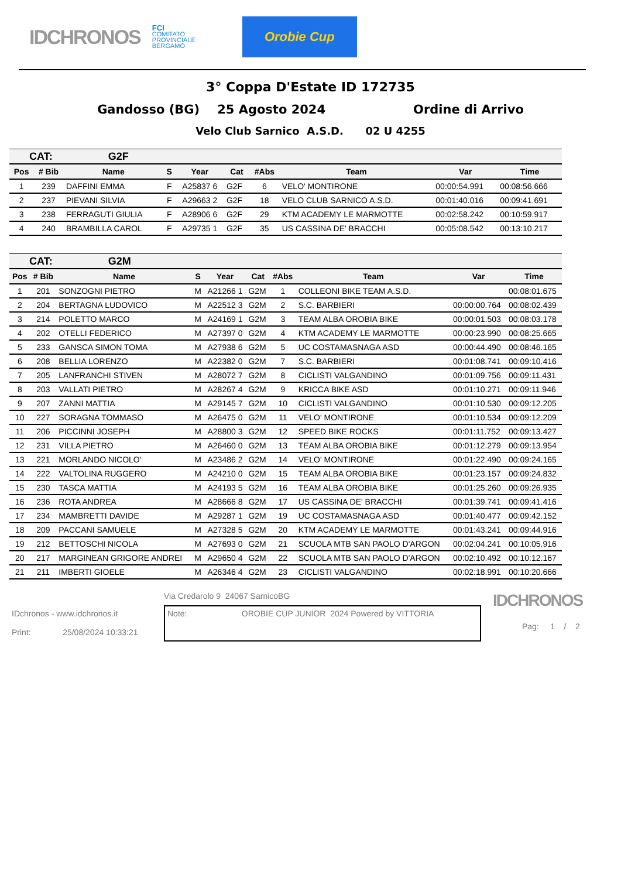IDCHRONOS
FCI
COMITATO
PROVINCIALE
BERGAMO
Orobie Cup
3° Coppa D'Estate ID 172735
Gandosso (BG) 25 Agosto 2024 Ordine di Arrivo
Velo Club Sarnico A.S.D. 02 U 4255
| CAT: G2F | | | | | | | | | |
| Pos | # Bib | Name | S | Year | Cat | #Abs | Team | Var | Time |
| 1 | 239 | DAFFINI EMMA | F | A25837 6 | G2F | 6 | VELO' MONTIRONE | 00:00:54.991 | 00:08:56.666 |
| 2 | 237 | PIEVANI SILVIA | F | A29663 2 | G2F | 18 | VELO CLUB SARNICO A.S.D. | 00:01:40.016 | 00:09:41.691 |
| 3 | 238 | FERRAGUTI GIULIA | F | A28906 6 | G2F | 29 | KTM ACADEMY LE MARMOTTE | 00:02:58.242 | 00:10:59.917 |
| 4 | 240 | BRAMBILLA CAROL | F | A29735 1 | G2F | 35 | US CASSINA DE' BRACCHI | 00:05:08.542 | 00:13:10.217 |
| CAT: G2M | | | | | | | | | |
| Pos | # Bib | Name | S | Year | Cat | #Abs | Team | Var | Time |
| 1 | 201 | SONZOGNI PIETRO | M | A21266 1 | G2M | 1 | COLLEONI BIKE TEAM A.S.D. | | 00:08:01.675 |
| 2 | 204 | BERTAGNA LUDOVICO | M | A22512 3 | G2M | 2 | S.C. BARBIERI | 00:00:00.764 | 00:08:02.439 |
| 3 | 214 | POLETTO MARCO | M | A24169 1 | G2M | 3 | TEAM ALBA OROBIA BIKE | 00:00:01.503 | 00:08:03.178 |
| 4 | 202 | OTELLI FEDERICO | M | A27397 0 | G2M | 4 | KTM ACADEMY LE MARMOTTE | 00:00:23.990 | 00:08:25.665 |
| 5 | 233 | GANSCA SIMON TOMA | M | A27938 6 | G2M | 5 | UC COSTAMASNAGA ASD | 00:00:44.490 | 00:08:46.165 |
| 6 | 208 | BELLIA LORENZO | M | A22382 0 | G2M | 7 | S.C. BARBIERI | 00:01:08.741 | 00:09:10.416 |
| 7 | 205 | LANFRANCHI STIVEN | M | A28072 7 | G2M | 8 | CICLISTI VALGANDINO | 00:01:09.756 | 00:09:11.431 |
| 8 | 203 | VALLATI PIETRO | M | A28267 4 | G2M | 9 | KRICCA BIKE ASD | 00:01:10.271 | 00:09:11.946 |
| 9 | 207 | ZANNI MATTIA | M | A29145 7 | G2M | 10 | CICLISTI VALGANDINO | 00:01:10.530 | 00:09:12.205 |
| 10 | 227 | SORAGNA TOMMASO | M | A26475 0 | G2M | 11 | VELO' MONTIRONE | 00:01:10.534 | 00:09:12.209 |
| 11 | 206 | PICCINNI JOSEPH | M | A28800 3 | G2M | 12 | SPEED BIKE ROCKS | 00:01:11.752 | 00:09:13.427 |
| 12 | 231 | VILLA PIETRO | M | A26460 0 | G2M | 13 | TEAM ALBA OROBIA BIKE | 00:01:12.279 | 00:09:13.954 |
| 13 | 221 | MORLANDO NICOLO' | M | A23486 2 | G2M | 14 | VELO' MONTIRONE | 00:01:22.490 | 00:09:24.165 |
| 14 | 222 | VALTOLINA RUGGERO | M | A24210 0 | G2M | 15 | TEAM ALBA OROBIA BIKE | 00:01:23.157 | 00:09:24.832 |
| 15 | 230 | TASCA MATTIA | M | A24193 5 | G2M | 16 | TEAM ALBA OROBIA BIKE | 00:01:25.260 | 00:09:26.935 |
| 16 | 236 | ROTA ANDREA | M | A28666 8 | G2M | 17 | US CASSINA DE' BRACCHI | 00:01:39.741 | 00:09:41.416 |
| 17 | 234 | MAMBRETTI DAVIDE | M | A29287 1 | G2M | 19 | UC COSTAMASNAGA ASD | 00:01:40.477 | 00:09:42.152 |
| 18 | 209 | PACCANI SAMUELE | M | A27328 5 | G2M | 20 | KTM ACADEMY LE MARMOTTE | 00:01:43.241 | 00:09:44.916 |
| 19 | 212 | BETTOSCHI NICOLA | M | A27693 0 | G2M | 21 | SCUOLA MTB SAN PAOLO D'ARGON | 00:02:04.241 | 00:10:05.916 |
| 20 | 217 | MARGINEAN GRIGORE ANDREI | M | A29650 4 | G2M | 22 | SCUOLA MTB SAN PAOLO D'ARGON | 00:02:10.492 | 00:10:12.167 |
| 21 | 211 | IMBERTI GIOELE | M | A26346 4 | G2M | 23 | CICLISTI VALGANDINO | 00:02:18.991 | 00:10:20.666 |
IDchronos - www.idchronos.it
Print: 25/08/2024 10:33:21
Via Credarolo 9 24067 SarnicoBG
Note: OROBIE CUP JUNIOR 2024 Powered by VITTORIA
IDCHRONOS
Pag: 1 / 2